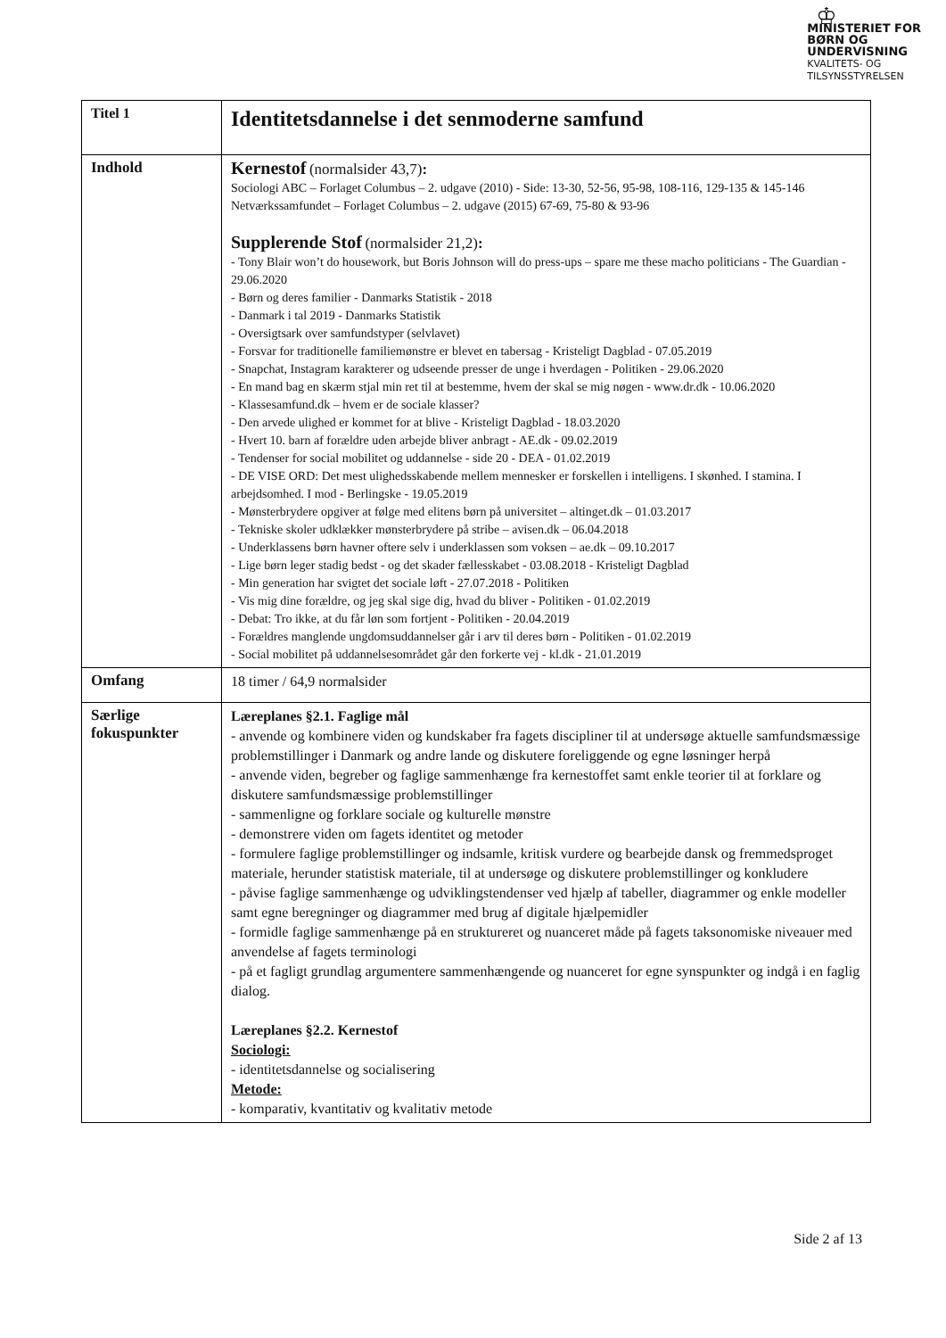♔
MINISTERIET FOR
BØRN OG
UNDERVISNING
KVALITETS- OG
TILSYNSSTYRELSEN
| Titel 1 | Identitetsdannelse i det senmoderne samfund |
| Indhold | Kernestof (normalsider 43,7) : Sociologi ABC – Forlaget Columbus – 2. udgave (2010) - Side: 13-30, 52-56, 95-98, 108-116, 129-135 & 145-146 Netværkssamfundet – Forlaget Columbus – 2. udgave (2015) 67-69, 75-80 & 93-96 Supplerende Stof (normalsider 21,2) : - Tony Blair won’t do housework, but Boris Johnson will do press-ups – spare me these macho politicians - The Guardian - 29.06.2020 - Børn og deres familier - Danmarks Statistik - 2018 - Danmark i tal 2019 - Danmarks Statistik - Oversigtsark over samfundstyper (selvlavet) - Forsvar for traditionelle familiemønstre er blevet en tabersag - Kristeligt Dagblad - 07.05.2019 - Snapchat, Instagram karakterer og udseende presser de unge i hverdagen - Politiken - 29.06.2020 - En mand bag en skærm stjal min ret til at bestemme, hvem der skal se mig nøgen - www.dr.dk - 10.06.2020 - Klassesamfund.dk – hvem er de sociale klasser? - Den arvede ulighed er kommet for at blive - Kristeligt Dagblad - 18.03.2020 - Hvert 10. barn af forældre uden arbejde bliver anbragt - AE.dk - 09.02.2019 - Tendenser for social mobilitet og uddannelse - side 20 - DEA - 01.02.2019 - DE VISE ORD: Det mest ulighedsskabende mellem mennesker er forskellen i intelligens. I skønhed. I stamina. I arbejdsomhed. I mod - Berlingske - 19.05.2019 - Mønsterbrydere opgiver at følge med elitens børn på universitet – altinget.dk – 01.03.2017 - Tekniske skoler udklækker mønsterbrydere på stribe – avisen.dk – 06.04.2018 - Underklassens børn havner oftere selv i underklassen som voksen – ae.dk – 09.10.2017 - Lige børn leger stadig bedst - og det skader fællesskabet - 03.08.2018 - Kristeligt Dagblad - Min generation har svigtet det sociale løft - 27.07.2018 - Politiken - Vis mig dine forældre, og jeg skal sige dig, hvad du bliver - Politiken - 01.02.2019 - Debat: Tro ikke, at du får løn som fortjent - Politiken - 20.04.2019 - Forældres manglende ungdomsuddannelser går i arv til deres børn - Politiken - 01.02.2019 - Social mobilitet på uddannelsesområdet går den forkerte vej - kl.dk - 21.01.2019 |
| Omfang | 18 timer / 64,9 normalsider |
| Særlige fokuspunkter | Læreplanes §2.1. Faglige mål - anvende og kombinere viden og kundskaber fra fagets discipliner til at undersøge aktuelle samfundsmæssige problemstillinger i Danmark og andre lande og diskutere foreliggende og egne løsninger herpå - anvende viden, begreber og faglige sammenhænge fra kernestoffet samt enkle teorier til at forklare og diskutere samfundsmæssige problemstillinger - sammenligne og forklare sociale og kulturelle mønstre - demonstrere viden om fagets identitet og metoder - formulere faglige problemstillinger og indsamle, kritisk vurdere og bearbejde dansk og fremmedsproget materiale, herunder statistisk materiale, til at undersøge og diskutere problemstillinger og konkludere - påvise faglige sammenhænge og udviklingstendenser ved hjælp af tabeller, diagrammer og enkle modeller samt egne beregninger og diagrammer med brug af digitale hjælpemidler - formidle faglige sammenhænge på en struktureret og nuanceret måde på fagets taksonomiske niveauer med anvendelse af fagets terminologi - på et fagligt grundlag argumentere sammenhængende og nuanceret for egne synspunkter og indgå i en faglig dialog. Læreplanes §2.2. Kernestof Sociologi: - identitetsdannelse og socialisering Metode: - komparativ, kvantitativ og kvalitativ metode |
Side 2 af 13